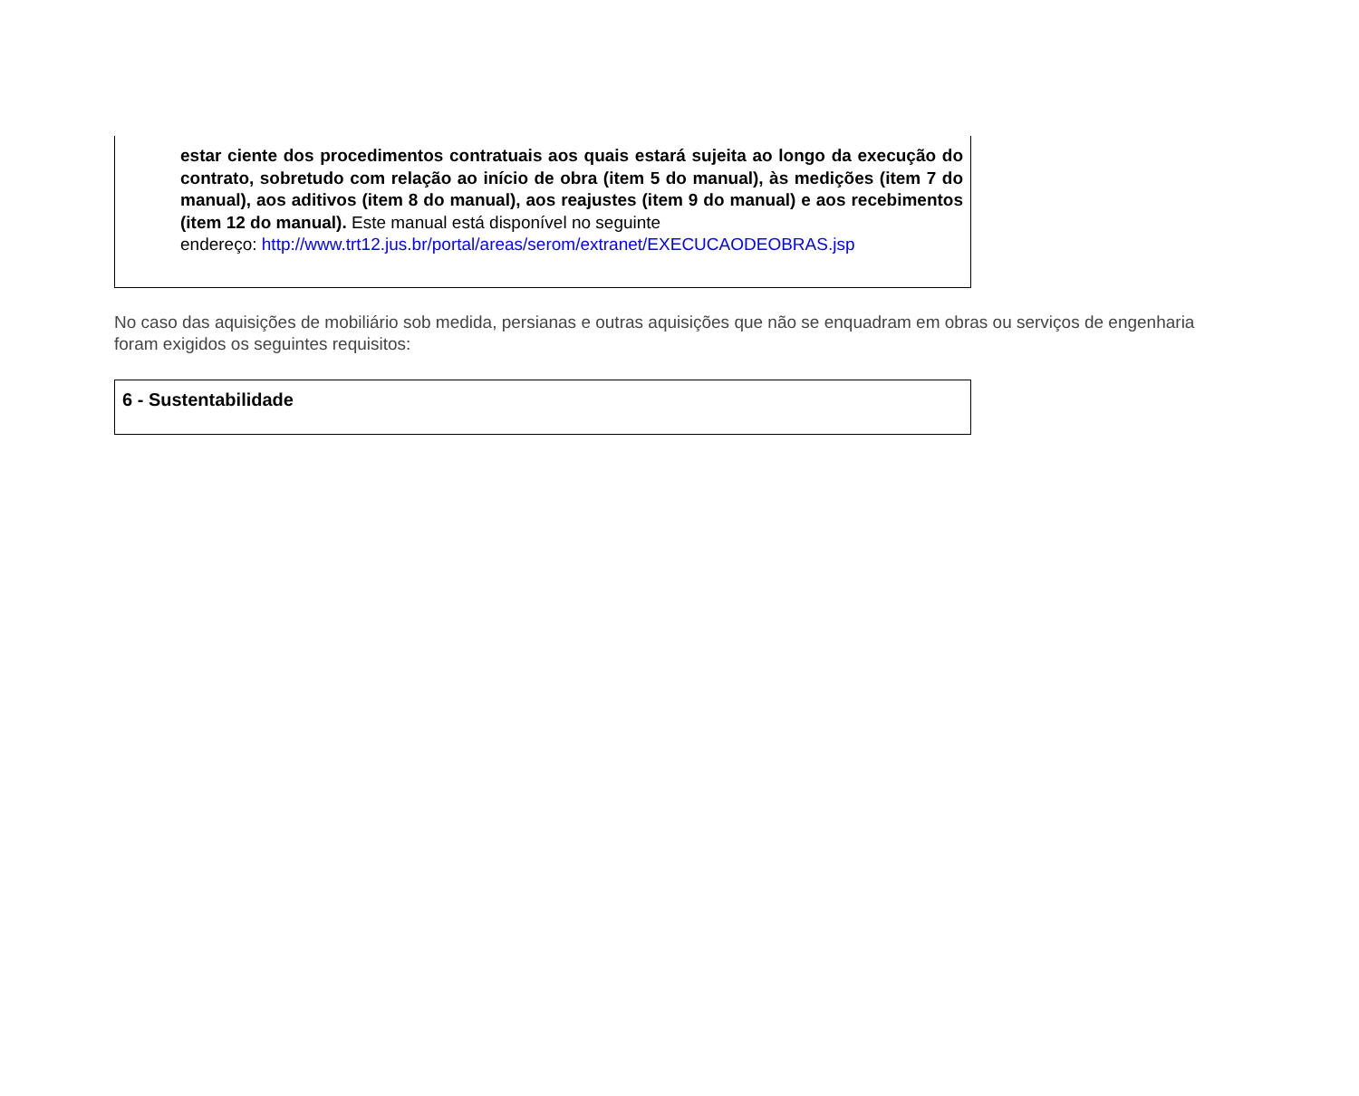estar ciente dos procedimentos contratuais aos quais estará sujeita ao longo da execução do contrato, sobretudo com relação ao início de obra (item 5 do manual), às medições (item 7 do manual), aos aditivos (item 8 do manual), aos reajustes (item 9 do manual) e aos recebimentos (item 12 do manual). Este manual está disponível no seguinte
endereço: http://www.trt12.jus.br/portal/areas/serom/extranet/EXECUCAODEOBRAS.jsp
No caso das aquisições de mobiliário sob medida, persianas e outras aquisições que não se enquadram em obras ou serviços de engenharia foram exigidos os seguintes requisitos:
6 - Sustentabilidade